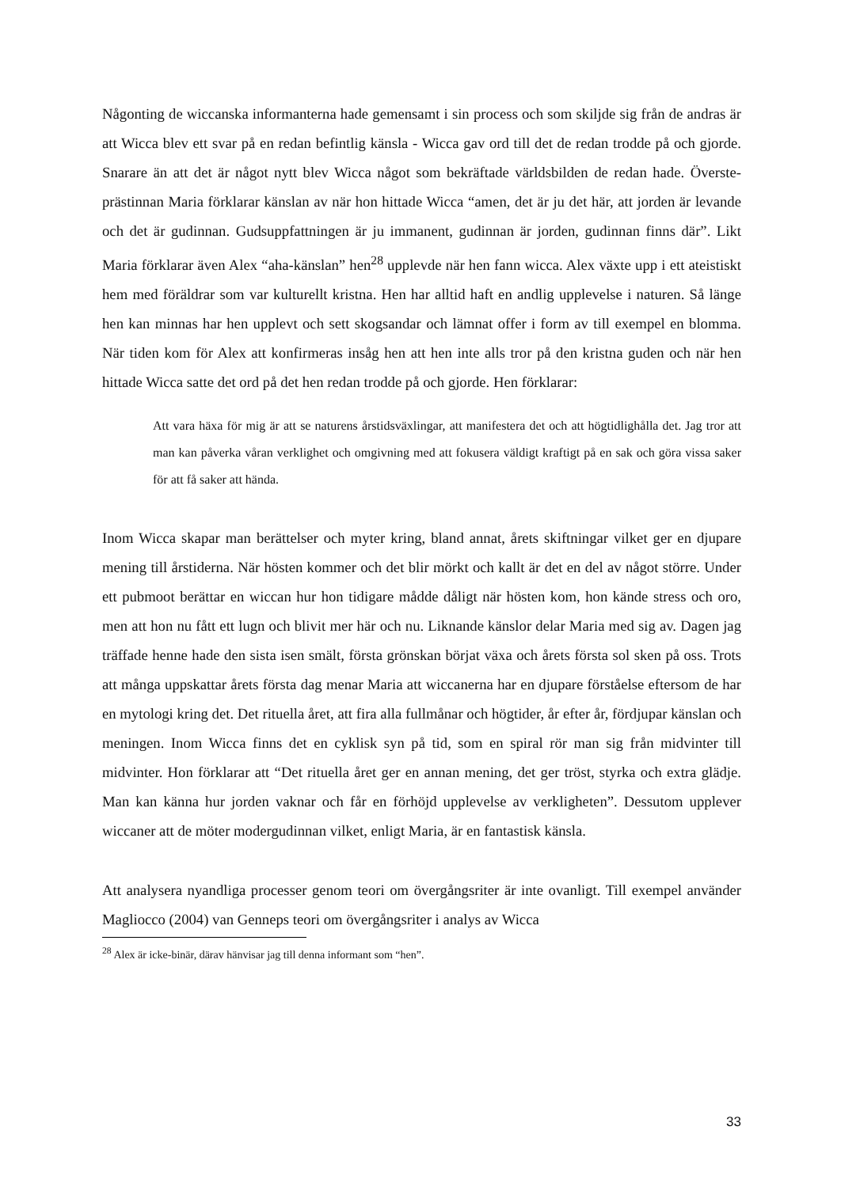Någonting de wiccanska informanterna hade gemensamt i sin process och som skiljde sig från de andras är att Wicca blev ett svar på en redan befintlig känsla - Wicca gav ord till det de redan trodde på och gjorde. Snarare än att det är något nytt blev Wicca något som bekräftade världsbilden de redan hade. Överste­prästinnan Maria förklarar känslan av när hon hittade Wicca “amen, det är ju det här, att jorden är levande och det är gudinnan. Gudsuppfattningen är ju immanent, gudinnan är jorden, gudinnan finns där”. Likt Maria förklarar även Alex “aha-känslan” hen<sup>28</sup> upplevde när hen fann wicca. Alex växte upp i ett ateistiskt hem med föräldrar som var kulturellt kristna. Hen har alltid haft en andlig upplevelse i naturen. Så länge hen kan minnas har hen upplevt och sett skogsandar och lämnat offer i form av till exempel en blomma. När tiden kom för Alex att konfirmeras insåg hen att hen inte alls tror på den kristna guden och när hen hittade Wicca satte det ord på det hen redan trodde på och gjorde. Hen förklarar:
Att vara häxa för mig är att se naturens årstidsväxlingar, att manifestera det och att högtidlighålla det. Jag tror att man kan påverka våran verklighet och omgivning med att fokusera väldigt kraftigt på en sak och göra vissa saker för att få saker att hända.
Inom Wicca skapar man berättelser och myter kring, bland annat, årets skiftningar vilket ger en djupare mening till årstiderna. När hösten kommer och det blir mörkt och kallt är det en del av något större. Under ett pubmoot berättar en wiccan hur hon tidigare mådde dåligt när hösten kom, hon kände stress och oro, men att hon nu fått ett lugn och blivit mer här och nu. Liknande känslor delar Maria med sig av. Dagen jag träffade henne hade den sista isen smält, första grönskan börjat växa och årets första sol sken på oss. Trots att många uppskattar årets första dag menar Maria att wiccanerna har en djupare förståelse eftersom de har en mytologi kring det. Det rituella året, att fira alla fullmånar och högtider, år efter år, fördjupar känslan och meningen. Inom Wicca finns det en cyklisk syn på tid, som en spiral rör man sig från midvinter till midvinter. Hon förklarar att “Det rituella året ger en annan mening, det ger tröst, styrka och extra glädje. Man kan känna hur jorden vaknar och får en förhöjd upplevelse av verkligheten”. Dessutom upplever wiccaner att de möter modergudinnan vilket, enligt Maria, är en fantastisk känsla.
Att analysera nyandliga processer genom teori om övergångsriter är inte ovanligt. Till exempel använder Magliocco (2004) van Genneps teori om övergångsriter i analys av Wicca
<sup>28</sup> Alex är icke-binär, därav hänvisar jag till denna informant som “hen”.
33